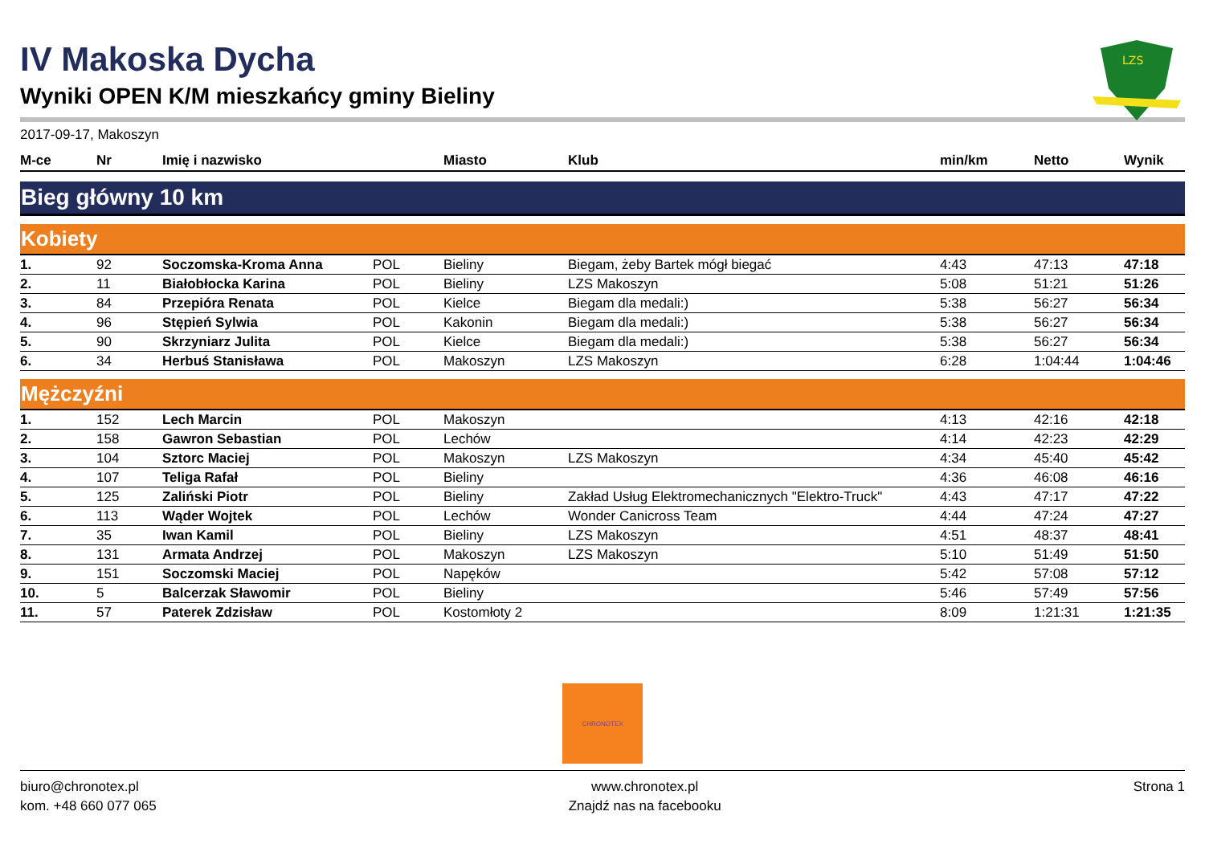LZS
IV Makoska Dycha
Wyniki OPEN K/M mieszkańcy gminy Bieliny
2017-09-17, Makoszyn
| M-ce | Nr | Imię i nazwisko | | Miasto | Klub | min/km | Netto | Wynik |
| --- | --- | --- | --- | --- | --- | --- | --- | --- |
| Bieg główny 10 km | | | | | | | | |
| Kobiety | | | | | | | | |
| 1. | 92 | Soczomska-Kroma Anna | POL | Bieliny | Biegam, żeby Bartek mógł biegać | 4:43 | 47:13 | 47:18 |
| 2. | 11 | Białobłocka Karina | POL | Bieliny | LZS Makoszyn | 5:08 | 51:21 | 51:26 |
| 3. | 84 | Przepióra Renata | POL | Kielce | Biegam dla medali:) | 5:38 | 56:27 | 56:34 |
| 4. | 96 | Stępień Sylwia | POL | Kakonin | Biegam dla medali:) | 5:38 | 56:27 | 56:34 |
| 5. | 90 | Skrzyniarz Julita | POL | Kielce | Biegam dla medali:) | 5:38 | 56:27 | 56:34 |
| 6. | 34 | Herbuś Stanisława | POL | Makoszyn | LZS Makoszyn | 6:28 | 1:04:44 | 1:04:46 |
| Mężczyźni | | | | | | | | |
| 1. | 152 | Lech Marcin | POL | Makoszyn | | 4:13 | 42:16 | 42:18 |
| 2. | 158 | Gawron Sebastian | POL | Lechów | | 4:14 | 42:23 | 42:29 |
| 3. | 104 | Sztorc Maciej | POL | Makoszyn | LZS Makoszyn | 4:34 | 45:40 | 45:42 |
| 4. | 107 | Teliga Rafał | POL | Bieliny | | 4:36 | 46:08 | 46:16 |
| 5. | 125 | Zaliński Piotr | POL | Bieliny | Zakład Usług Elektromechanicznych "Elektro-Truck" | 4:43 | 47:17 | 47:22 |
| 6. | 113 | Wąder Wojtek | POL | Lechów | Wonder Canicross Team | 4:44 | 47:24 | 47:27 |
| 7. | 35 | Iwan Kamil | POL | Bieliny | LZS Makoszyn | 4:51 | 48:37 | 48:41 |
| 8. | 131 | Armata Andrzej | POL | Makoszyn | LZS Makoszyn | 5:10 | 51:49 | 51:50 |
| 9. | 151 | Soczomski Maciej | POL | Napęków | | 5:42 | 57:08 | 57:12 |
| 10. | 5 | Balcerzak Sławomir | POL | Bieliny | | 5:46 | 57:49 | 57:56 |
| 11. | 57 | Paterek Zdzisław | POL | Kostomłoty 2 | | 8:09 | 1:21:31 | 1:21:35 |
CHRONOTEX
biuro@chronotex.pl
kom. +48 660 077 065
www.chronotex.pl
Znajdź nas na facebooku
Strona 1